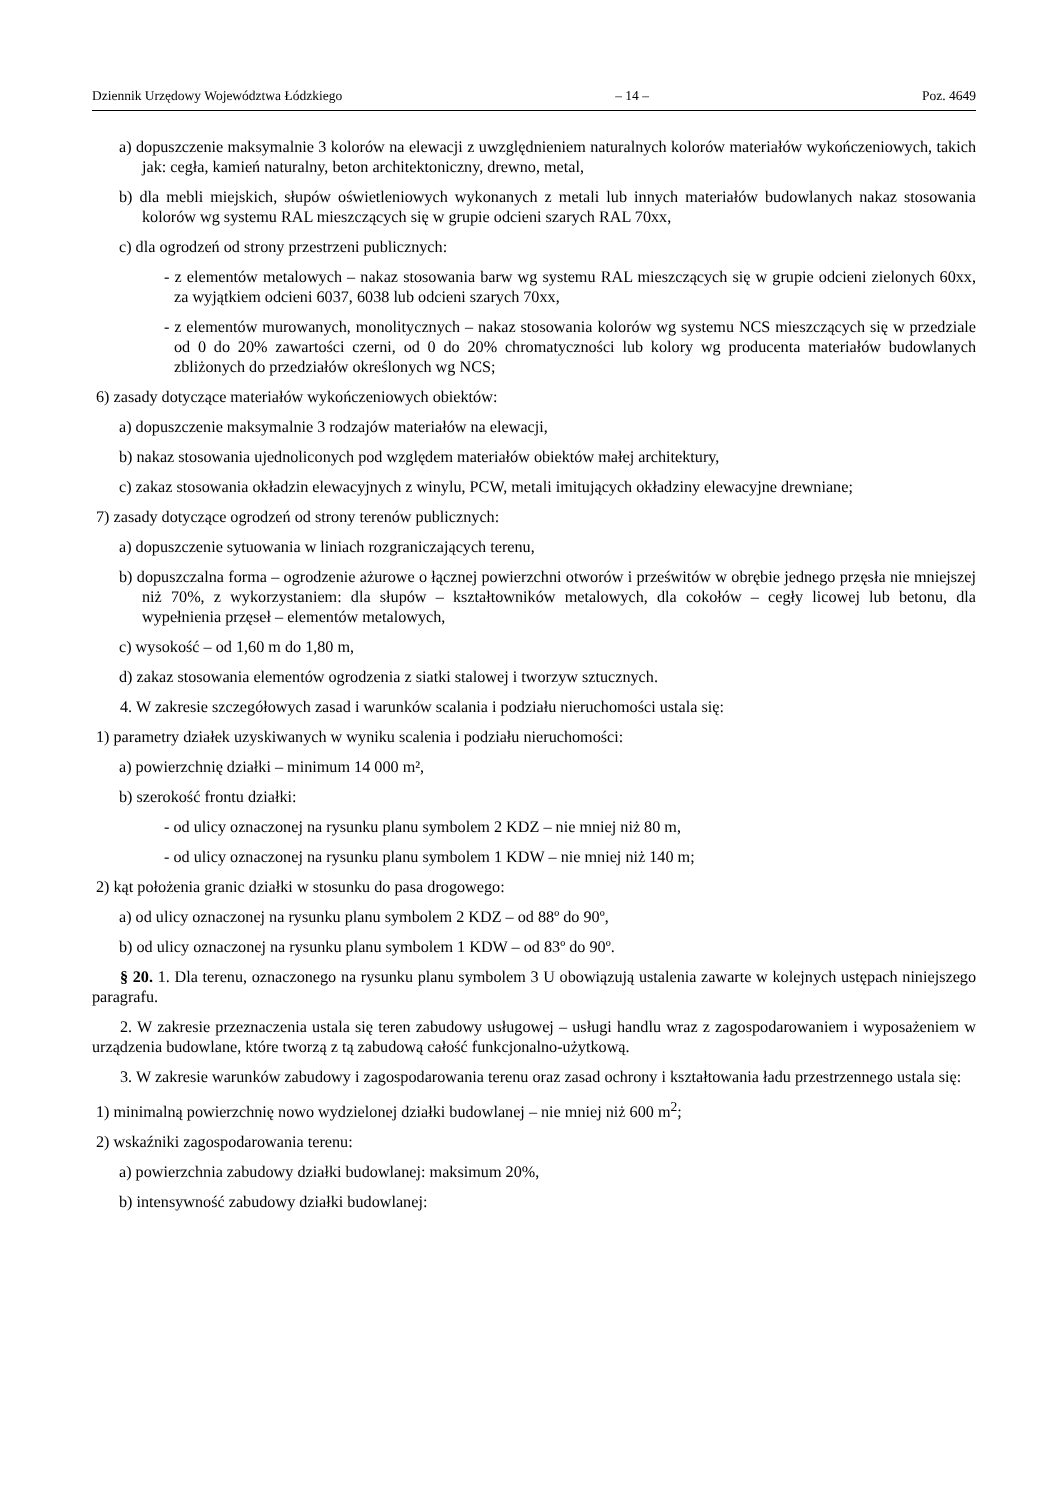Dziennik Urzędowy Województwa Łódzkiego – 14 – Poz. 4649
a) dopuszczenie maksymalnie 3 kolorów na elewacji z uwzględnieniem naturalnych kolorów materiałów wykończeniowych, takich jak: cegła, kamień naturalny, beton architektoniczny, drewno, metal,
b) dla mebli miejskich, słupów oświetleniowych wykonanych z metali lub innych materiałów budowlanych nakaz stosowania kolorów wg systemu RAL mieszczących się w grupie odcieni szarych RAL 70xx,
c) dla ogrodzeń od strony przestrzeni publicznych:
- z elementów metalowych – nakaz stosowania barw wg systemu RAL mieszczących się w grupie odcieni zielonych 60xx, za wyjątkiem odcieni 6037, 6038 lub odcieni szarych 70xx,
- z elementów murowanych, monolitycznych – nakaz stosowania kolorów wg systemu NCS mieszczących się w przedziale od 0 do 20% zawartości czerni, od 0 do 20% chromatyczności lub kolory wg producenta materiałów budowlanych zbliżonych do przedziałów określonych wg NCS;
6) zasady dotyczące materiałów wykończeniowych obiektów:
a) dopuszczenie maksymalnie 3 rodzajów materiałów na elewacji,
b) nakaz stosowania ujednoliconych pod względem materiałów obiektów małej architektury,
c) zakaz stosowania okładzin elewacyjnych z winylu, PCW, metali imitujących okładziny elewacyjne drewniane;
7) zasady dotyczące ogrodzeń od strony terenów publicznych:
a) dopuszczenie sytuowania w liniach rozgraniczających terenu,
b) dopuszczalna forma – ogrodzenie ażurowe o łącznej powierzchni otworów i prześwitów w obrębie jednego przęsła nie mniejszej niż 70%, z wykorzystaniem: dla słupów – kształtowników metalowych, dla cokołów – cegły licowej lub betonu, dla wypełnienia przęseł – elementów metalowych,
c) wysokość – od 1,60 m do 1,80 m,
d) zakaz stosowania elementów ogrodzenia z siatki stalowej i tworzyw sztucznych.
4. W zakresie szczegółowych zasad i warunków scalania i podziału nieruchomości ustala się:
1) parametry działek uzyskiwanych w wyniku scalenia i podziału nieruchomości:
a) powierzchnię działki – minimum 14 000 m²,
b) szerokość frontu działki:
- od ulicy oznaczonej na rysunku planu symbolem 2 KDZ – nie mniej niż 80 m,
- od ulicy oznaczonej na rysunku planu symbolem 1 KDW – nie mniej niż 140 m;
2) kąt położenia granic działki w stosunku do pasa drogowego:
a) od ulicy oznaczonej na rysunku planu symbolem 2 KDZ – od 88º do 90º,
b) od ulicy oznaczonej na rysunku planu symbolem 1 KDW – od 83º do 90º.
§ 20. 1. Dla terenu, oznaczonego na rysunku planu symbolem 3 U obowiązują ustalenia zawarte w kolejnych ustępach niniejszego paragrafu.
2. W zakresie przeznaczenia ustala się teren zabudowy usługowej – usługi handlu wraz z zagospodarowaniem i wyposażeniem w urządzenia budowlane, które tworzą z tą zabudową całość funkcjonalno-użytkową.
3. W zakresie warunków zabudowy i zagospodarowania terenu oraz zasad ochrony i kształtowania ładu przestrzennego ustala się:
1) minimalną powierzchnię nowo wydzielonej działki budowlanej – nie mniej niż 600 m<sup>2</sup>;
2) wskaźniki zagospodarowania terenu:
a) powierzchnia zabudowy działki budowlanej: maksimum 20%,
b) intensywność zabudowy działki budowlanej: